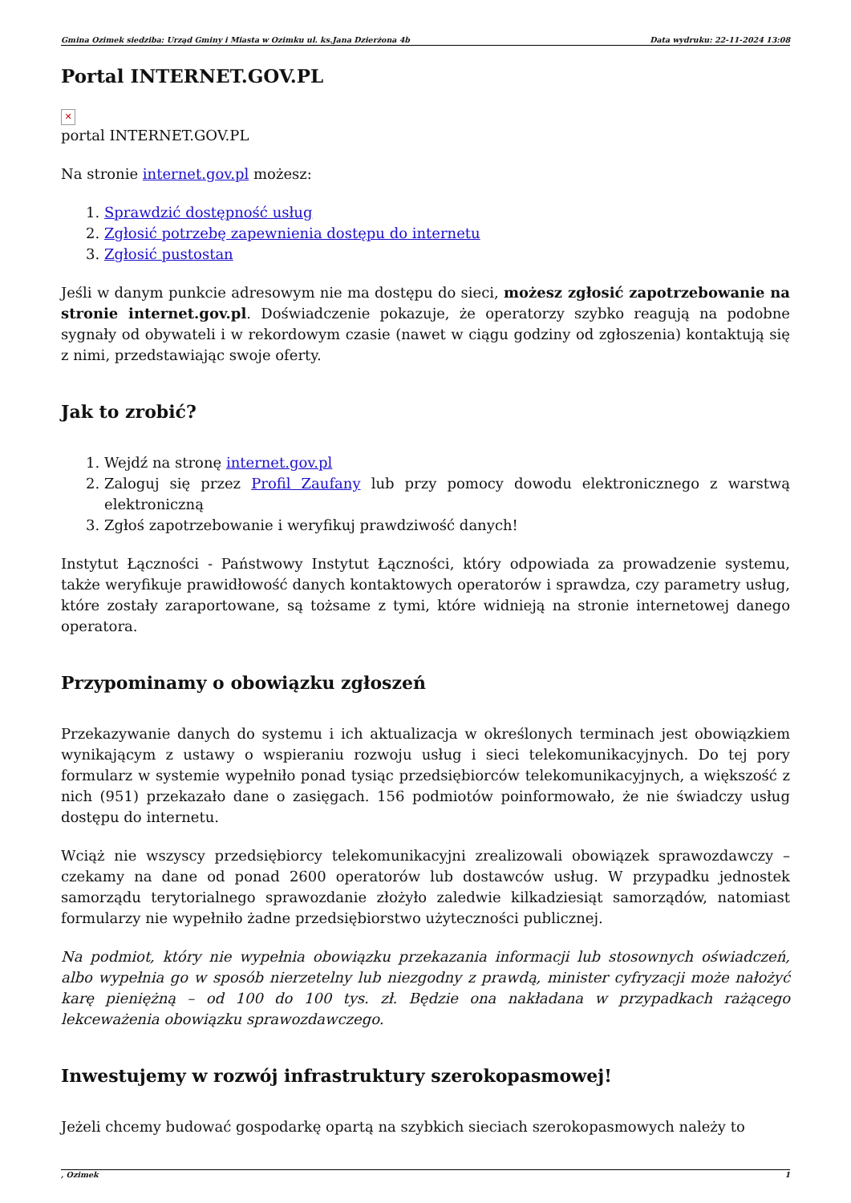Gmina Ozimek siedziba: Urząd Gminy i Miasta w Ozimku ul. ks.Jana Dzierżona 4b Data wydruku: 22-11-2024 13:08
Portal INTERNET.GOV.PL
✕
portal INTERNET.GOV.PL
Na stronie internet.gov.pl możesz:
1. Sprawdzić dostępność usług
2. Zgłosić potrzebę zapewnienia dostępu do internetu
3. Zgłosić pustostan
Jeśli w danym punkcie adresowym nie ma dostępu do sieci, możesz zgłosić zapotrzebowanie na stronie internet.gov.pl. Doświadczenie pokazuje, że operatorzy szybko reagują na podobne sygnały od obywateli i w rekordowym czasie (nawet w ciągu godziny od zgłoszenia) kontaktują się z nimi, przedstawiając swoje oferty.
Jak to zrobić?
1. Wejdź na stronę internet.gov.pl
2. Zaloguj się przez Profil Zaufany lub przy pomocy dowodu elektronicznego z warstwą elektroniczną
3. Zgłoś zapotrzebowanie i weryfikuj prawdziwość danych!
Instytut Łączności - Państwowy Instytut Łączności, który odpowiada za prowadzenie systemu, także weryfikuje prawidłowość danych kontaktowych operatorów i sprawdza, czy parametry usług, które zostały zaraportowane, są tożsame z tymi, które widnieją na stronie internetowej danego operatora.
Przypominamy o obowiązku zgłoszeń
Przekazywanie danych do systemu i ich aktualizacja w określonych terminach jest obowiązkiem wynikającym z ustawy o wspieraniu rozwoju usług i sieci telekomunikacyjnych. Do tej pory formularz w systemie wypełniło ponad tysiąc przedsiębiorców telekomunikacyjnych, a większość z nich (951) przekazało dane o zasięgach. 156 podmiotów poinformowało, że nie świadczy usług dostępu do internetu.
Wciąż nie wszyscy przedsiębiorcy telekomunikacyjni zrealizowali obowiązek sprawozdawczy – czekamy na dane od ponad 2600 operatorów lub dostawców usług. W przypadku jednostek samorządu terytorialnego sprawozdanie złożyło zaledwie kilkadziesiąt samorządów, natomiast formularzy nie wypełniło żadne przedsiębiorstwo użyteczności publicznej.
Na podmiot, który nie wypełnia obowiązku przekazania informacji lub stosownych oświadczeń, albo wypełnia go w sposób nierzetelny lub niezgodny z prawdą, minister cyfryzacji może nałożyć karę pieniężną – od 100 do 100 tys. zł. Będzie ona nakładana w przypadkach rażącego lekceważenia obowiązku sprawozdawczego.
Inwestujemy w rozwój infrastruktury szerokopasmowej!
Jeżeli chcemy budować gospodarkę opartą na szybkich sieciach szerokopasmowych należy to
, Ozimek 1